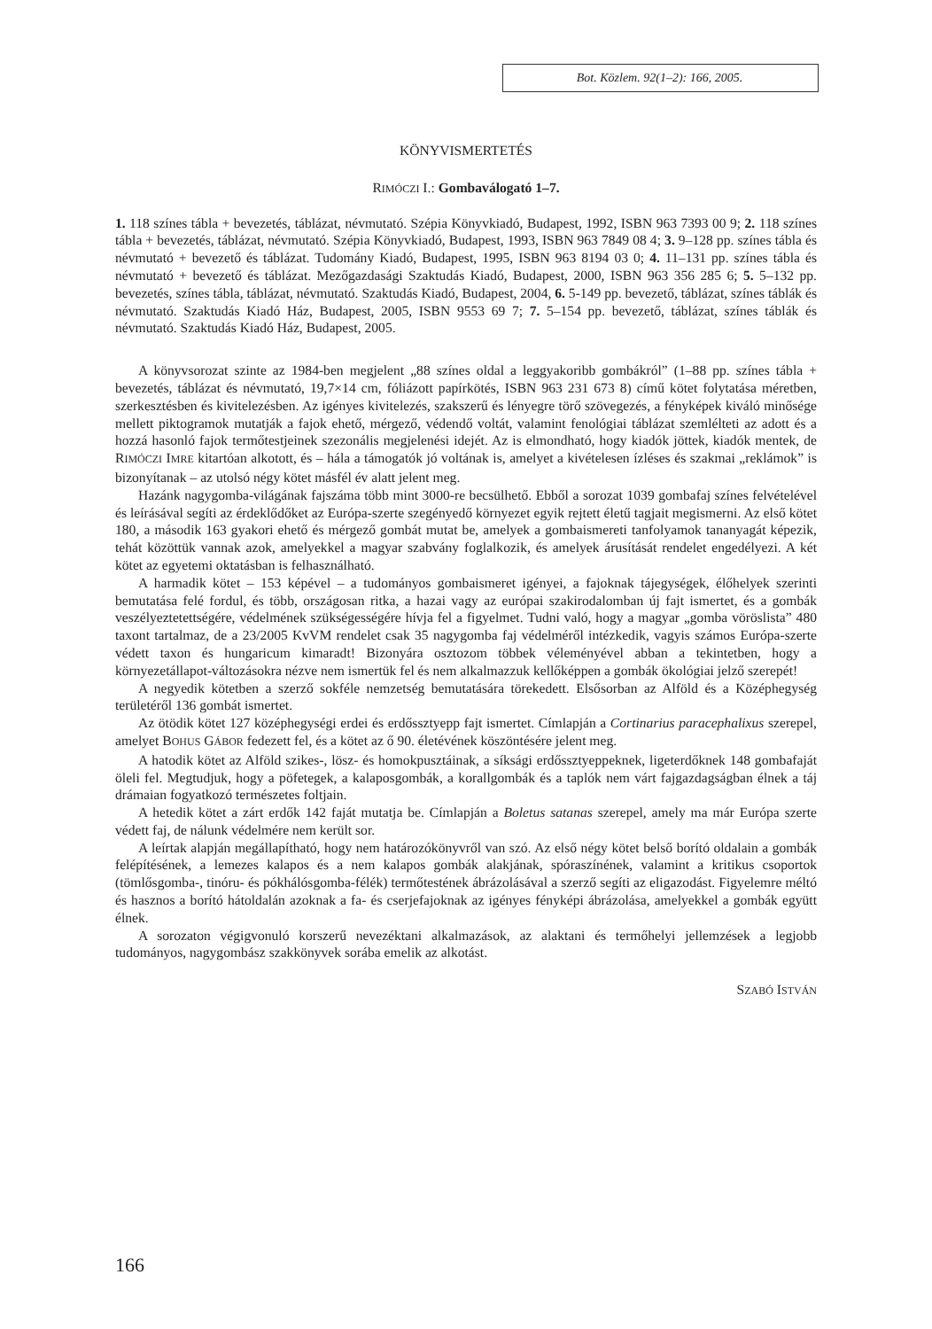Bot. Közlem. 92(1–2): 166, 2005.
KÖNYVISMERTETÉS
RIMÓCZI I.: Gombaválogató 1–7.
1. 118 színes tábla + bevezetés, táblázat, névmutató. Szépia Könyvkiadó, Budapest, 1992, ISBN 963 7393 00 9; 2. 118 színes tábla + bevezetés, táblázat, névmutató. Szépia Könyvkiadó, Budapest, 1993, ISBN 963 7849 08 4; 3. 9–128 pp. színes tábla és névmutató + bevezető és táblázat. Tudomány Kiadó, Budapest, 1995, ISBN 963 8194 03 0; 4. 11–131 pp. színes tábla és névmutató + bevezető és táblázat. Mezőgazdasági Szaktudás Kiadó, Budapest, 2000, ISBN 963 356 285 6; 5. 5–132 pp. bevezetés, színes tábla, táblázat, névmutató. Szaktudás Kiadó, Budapest, 2004, 6. 5-149 pp. bevezető, táblázat, színes táblák és névmutató. Szaktudás Kiadó Ház, Budapest, 2005, ISBN 9553 69 7; 7. 5–154 pp. bevezető, táblázat, színes táblák és névmutató. Szaktudás Kiadó Ház, Budapest, 2005.
A könyvsorozat szinte az 1984-ben megjelent „88 színes oldal a leggyakoribb gombákról” (1–88 pp. színes tábla + bevezetés, táblázat és névmutató, 19,7×14 cm, fóliázott papírkötés, ISBN 963 231 673 8) című kötet folytatása méretben, szerkesztésben és kivitelezésben. Az igényes kivitelezés, szakszerű és lényegre törő szövegezés, a fényképek kiváló minősége mellett piktogramok mutatják a fajok ehető, mérgező, védendő voltát, valamint fenológiai táblázat szemlélteti az adott és a hozzá hasonló fajok termőtestjeinek szezonális megjelenési idejét. Az is elmondható, hogy kiadók jöttek, kiadók mentek, de RIMÓCZI IMRE kitartóan alkotott, és – hála a támogatók jó voltának is, amelyet a kivételesen ízléses és szakmai „reklámok” is bizonyítanak – az utolsó négy kötet másfél év alatt jelent meg.
Hazánk nagygomba-világának fajszáma több mint 3000-re becsülhető. Ebből a sorozat 1039 gombafaj színes felvételével és leírásával segíti az érdeklődőket az Európa-szerte szegényedő környezet egyik rejtett életű tagjait megismerni. Az első kötet 180, a második 163 gyakori ehető és mérgező gombát mutat be, amelyek a gombaismereti tanfolyamok tananyagát képezik, tehát közöttük vannak azok, amelyekkel a magyar szabvány foglalkozik, és amelyek árusítását rendelet engedélyezi. A két kötet az egyetemi oktatásban is felhasználható.
A harmadik kötet – 153 képével – a tudományos gombaismeret igényei, a fajoknak tájegységek, élőhelyek szerinti bemutatása felé fordul, és több, országosan ritka, a hazai vagy az európai szakirodalomban új fajt ismertet, és a gombák veszélyeztetettségére, védelmének szükségességére hívja fel a figyelmet. Tudni való, hogy a magyar „gomba vöröslista” 480 taxont tartalmaz, de a 23/2005 KvVM rendelet csak 35 nagygomba faj védelméről intézkedik, vagyis számos Európa-szerte védett taxon és hungaricum kimaradt! Bizonyára osztozom többek véleményével abban a tekintetben, hogy a környezetállapot-változásokra nézve nem ismertük fel és nem alkalmazzuk kellőképpen a gombák ökológiai jelző szerepét!
A negyedik kötetben a szerző sokféle nemzetség bemutatására törekedett. Elsősorban az Alföld és a Középhegység területéről 136 gombát ismertet.
Az ötödik kötet 127 középhegységi erdei és erdőssztyepp fajt ismertet. Címlapján a Cortinarius paracephalixus szerepel, amelyet BOHUS GÁBOR fedezett fel, és a kötet az ő 90. életévének köszöntésére jelent meg.
A hatodik kötet az Alföld szikes-, lösz- és homokpusztáinak, a síksági erdőssztyeppeknek, ligeterdőknek 148 gombafaját öleli fel. Megtudjuk, hogy a pöfetegek, a kalaposgombák, a korallgombák és a taplók nem várt fajgazdagságban élnek a táj drámaian fogyatkozó természetes foltjain.
A hetedik kötet a zárt erdők 142 faját mutatja be. Címlapján a Boletus satanas szerepel, amely ma már Európa szerte védett faj, de nálunk védelmére nem került sor.
A leírtak alapján megállapítható, hogy nem határozókönyvről van szó. Az első négy kötet belső borító oldalain a gombák felépítésének, a lemezes kalapos és a nem kalapos gombák alakjának, spóraszínének, valamint a kritikus csoportok (tömlősgomba-, tinóru- és pókhálósgomba-félék) termőtestének ábrázolásával a szerző segíti az eligazodást. Figyelemre méltó és hasznos a borító hátoldalán azoknak a fa- és cserjefajoknak az igényes fényképi ábrázolása, amelyekkel a gombák együtt élnek.
A sorozaton végigvonuló korszerű nevezéktani alkalmazások, az alaktani és termőhelyi jellemzések a legjobb tudományos, nagygombász szakkönyvek sorába emelik az alkotást.
SZABÓ ISTVÁN
166